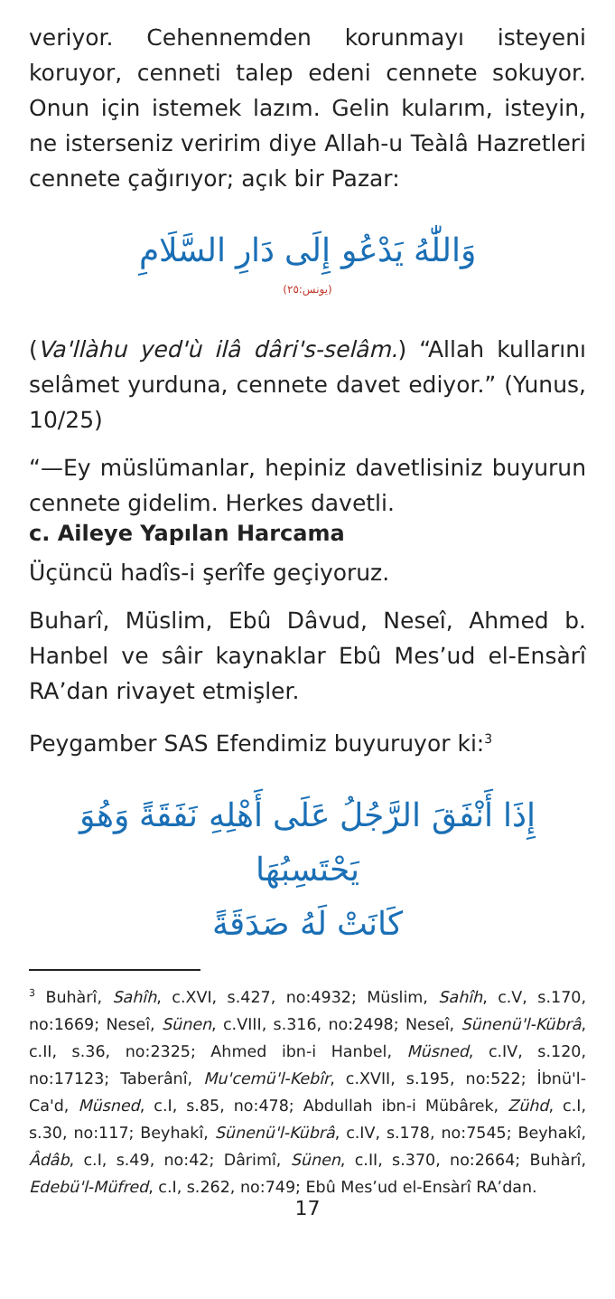veriyor. Cehennemden korunmayı isteyeni koruyor, cenneti talep edeni cennete sokuyor. Onun için istemek lazım. Gelin kularım, isteyin, ne isterseniz veririm diye Allah-u Teàlâ Hazretleri cennete çağırıyor; açık bir Pazar:
وَاللّٰهُ يَدْعُو إِلَى دَارِ السَّلَامِ
(يونس:٢٥)
(Va'llàhu yed'ù ilâ dâri's-selâm.) “Allah kullarını selâmet yurduna, cennete davet ediyor.” (Yunus, 10/25)
“—Ey müslümanlar, hepiniz davetlisiniz buyurun cennete gidelim. Herkes davetli.
c. Aileye Yapılan Harcama
Üçüncü hadîs-i şerîfe geçiyoruz.
Buharî, Müslim, Ebû Dâvud, Neseî, Ahmed b. Hanbel ve sâir kaynaklar Ebû Mes’ud el-Ensàrî RA’dan rivayet etmişler.
Peygamber SAS Efendimiz buyuruyor ki:<sup>3</sup>
إِذَا أَنْفَقَ الرَّجُلُ عَلَى أَهْلِهِ نَفَقَةً وَهُوَ يَحْتَسِبُهَا
كَانَتْ لَهُ صَدَقَةً
<sup>3</sup> Buhàrî, Sahîh, c.XVI, s.427, no:4932; Müslim, Sahîh, c.V, s.170, no:1669; Neseî, Sünen, c.VIII, s.316, no:2498; Neseî, Sünenü'l-Kübrâ, c.II, s.36, no:2325; Ahmed ibn-i Hanbel, Müsned, c.IV, s.120, no:17123; Taberânî, Mu'cemü'l-Kebîr, c.XVII, s.195, no:522; İbnü'l-Ca'd, Müsned, c.I, s.85, no:478; Abdullah ibn-i Mübârek, Zühd, c.I, s.30, no:117; Beyhakî, Sünenü'l-Kübrâ, c.IV, s.178, no:7545; Beyhakî, Âdâb, c.I, s.49, no:42; Dârimî, Sünen, c.II, s.370, no:2664; Buhàrî, Edebü'l-Müfred, c.I, s.262, no:749; Ebû Mes’ud el-Ensàrî RA’dan.
17